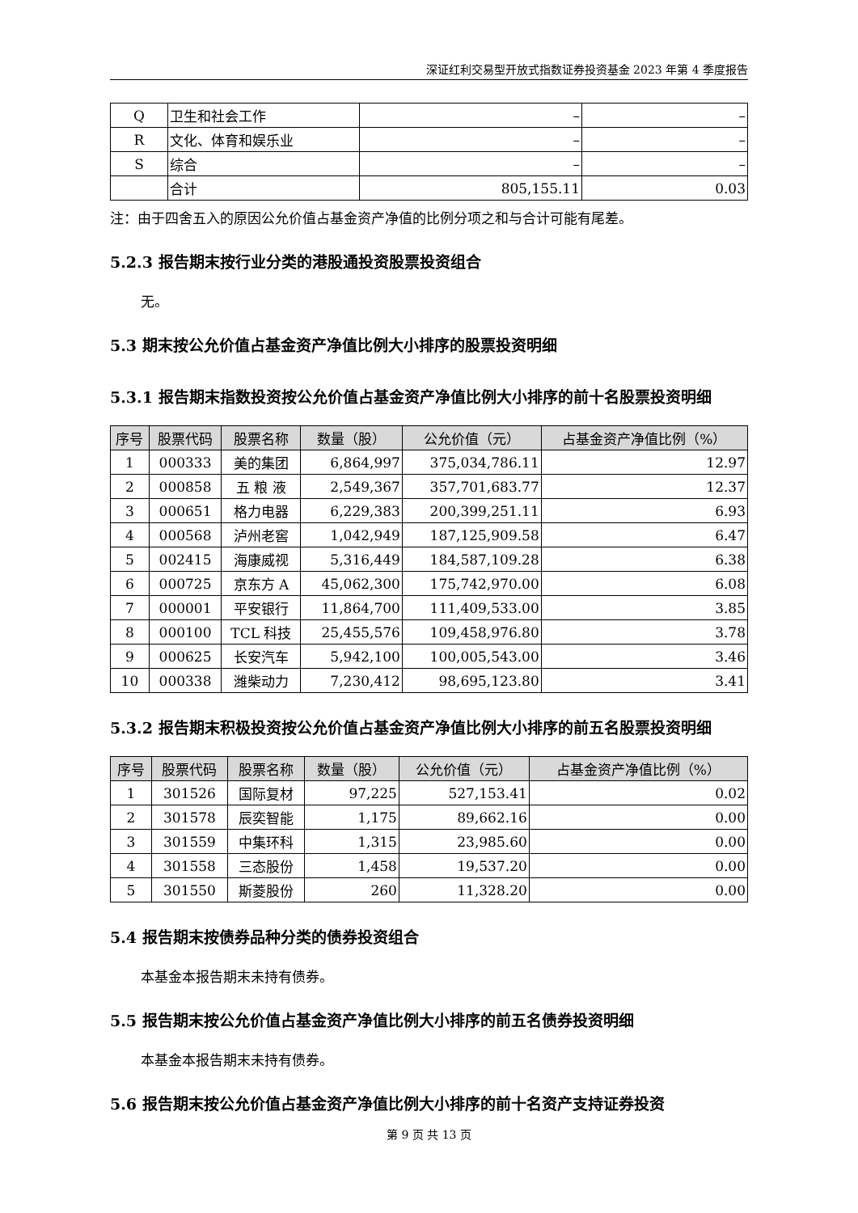深证红利交易型开放式指数证券投资基金 2023 年第 4 季度报告
| Q | 卫生和社会工作 | – | – |
| R | 文化、体育和娱乐业 | – | – |
| S | 综合 | – | – |
| | 合计 | 805,155.11 | 0.03 |
注：由于四舍五入的原因公允价值占基金资产净值的比例分项之和与合计可能有尾差。
5.2.3 报告期末按行业分类的港股通投资股票投资组合
无。
5.3 期末按公允价值占基金资产净值比例大小排序的股票投资明细
5.3.1 报告期末指数投资按公允价值占基金资产净值比例大小排序的前十名股票投资明细
| 序号 | 股票代码 | 股票名称 | 数量（股） | 公允价值（元） | 占基金资产净值比例（%） |
| --- | --- | --- | --- | --- | --- |
| 1 | 000333 | 美的集团 | 6,864,997 | 375,034,786.11 | 12.97 |
| 2 | 000858 | 五 粮 液 | 2,549,367 | 357,701,683.77 | 12.37 |
| 3 | 000651 | 格力电器 | 6,229,383 | 200,399,251.11 | 6.93 |
| 4 | 000568 | 泸州老窖 | 1,042,949 | 187,125,909.58 | 6.47 |
| 5 | 002415 | 海康威视 | 5,316,449 | 184,587,109.28 | 6.38 |
| 6 | 000725 | 京东方 A | 45,062,300 | 175,742,970.00 | 6.08 |
| 7 | 000001 | 平安银行 | 11,864,700 | 111,409,533.00 | 3.85 |
| 8 | 000100 | TCL 科技 | 25,455,576 | 109,458,976.80 | 3.78 |
| 9 | 000625 | 长安汽车 | 5,942,100 | 100,005,543.00 | 3.46 |
| 10 | 000338 | 潍柴动力 | 7,230,412 | 98,695,123.80 | 3.41 |
5.3.2 报告期末积极投资按公允价值占基金资产净值比例大小排序的前五名股票投资明细
| 序号 | 股票代码 | 股票名称 | 数量（股） | 公允价值（元） | 占基金资产净值比例（%） |
| --- | --- | --- | --- | --- | --- |
| 1 | 301526 | 国际复材 | 97,225 | 527,153.41 | 0.02 |
| 2 | 301578 | 辰奕智能 | 1,175 | 89,662.16 | 0.00 |
| 3 | 301559 | 中集环科 | 1,315 | 23,985.60 | 0.00 |
| 4 | 301558 | 三态股份 | 1,458 | 19,537.20 | 0.00 |
| 5 | 301550 | 斯菱股份 | 260 | 11,328.20 | 0.00 |
5.4 报告期末按债券品种分类的债券投资组合
本基金本报告期末未持有债券。
5.5 报告期末按公允价值占基金资产净值比例大小排序的前五名债券投资明细
本基金本报告期末未持有债券。
5.6 报告期末按公允价值占基金资产净值比例大小排序的前十名资产支持证券投资
第 9 页 共 13 页